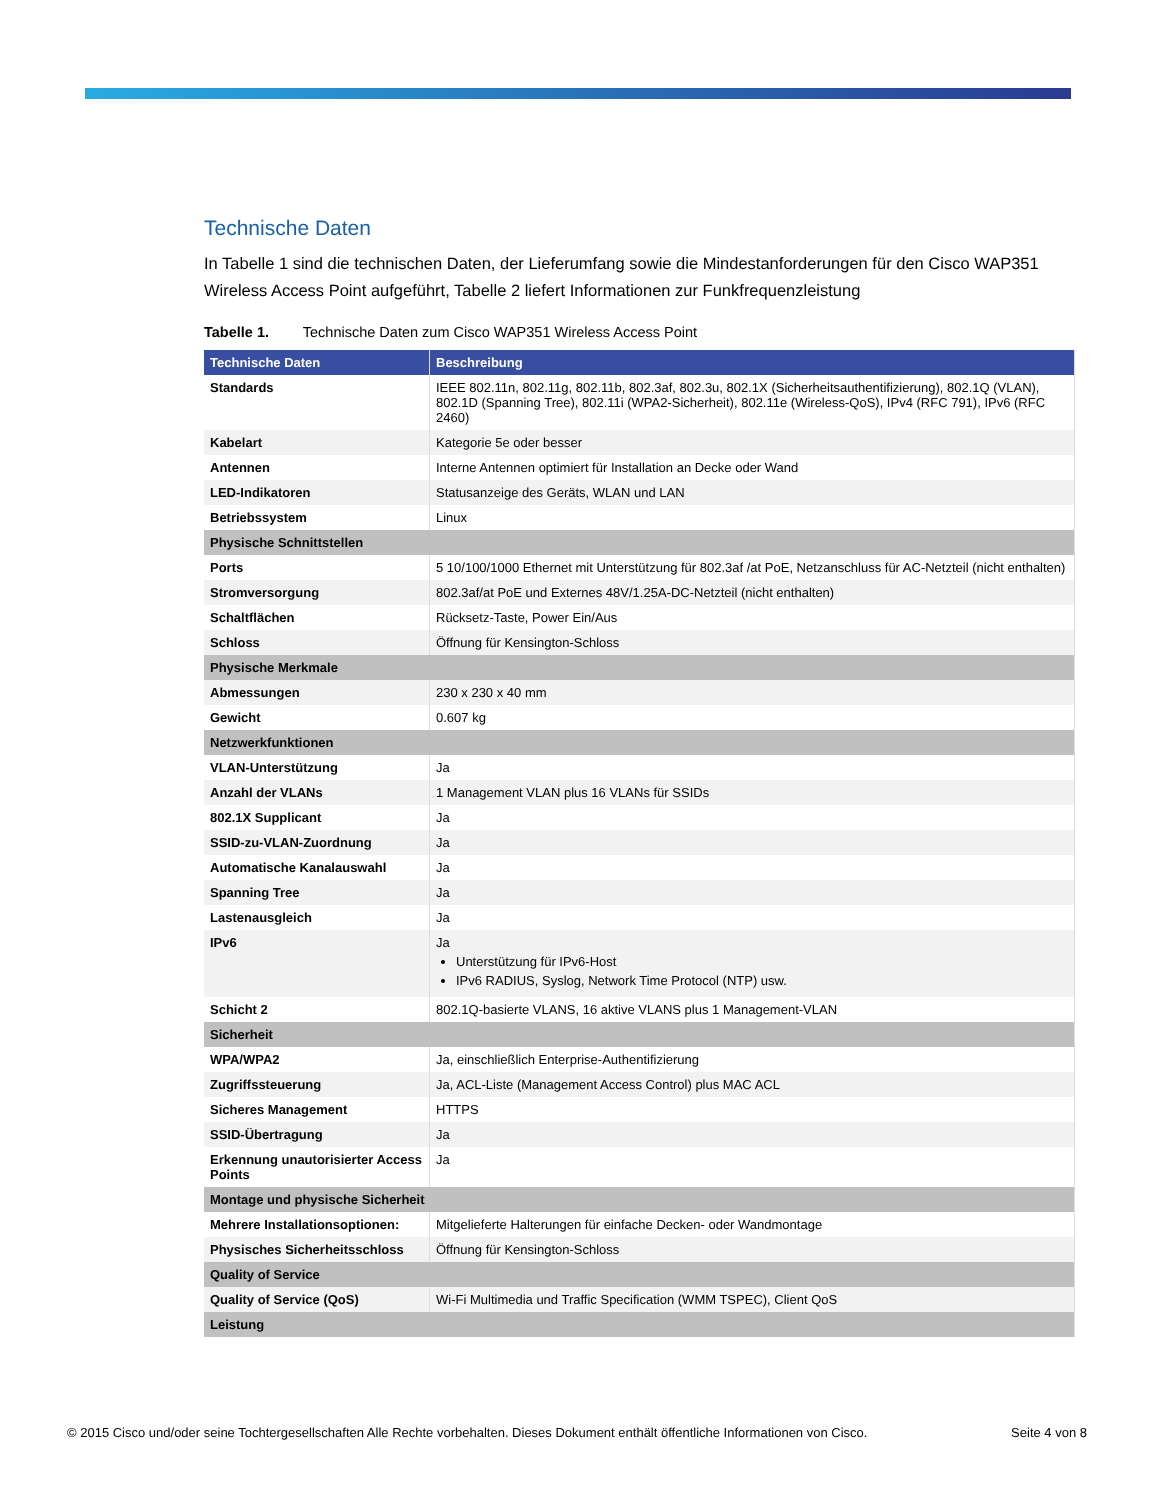Technische Daten
In Tabelle 1 sind die technischen Daten, der Lieferumfang sowie die Mindestanforderungen für den Cisco WAP351 Wireless Access Point aufgeführt, Tabelle 2 liefert Informationen zur Funkfrequenzleistung
Tabelle 1. Technische Daten zum Cisco WAP351 Wireless Access Point
| Technische Daten | Beschreibung |
| --- | --- |
| Standards | IEEE 802.11n, 802.11g, 802.11b, 802.3af, 802.3u, 802.1X (Sicherheitsauthentifizierung), 802.1Q (VLAN), 802.1D (Spanning Tree), 802.11i (WPA2-Sicherheit), 802.11e (Wireless-QoS), IPv4 (RFC 791), IPv6 (RFC 2460) |
| Kabelart | Kategorie 5e oder besser |
| Antennen | Interne Antennen optimiert für Installation an Decke oder Wand |
| LED-Indikatoren | Statusanzeige des Geräts, WLAN und LAN |
| Betriebssystem | Linux |
| Physische Schnittstellen | |
| Ports | 5 10/100/1000 Ethernet mit Unterstützung für 802.3af /at PoE, Netzanschluss für AC-Netzteil (nicht enthalten) |
| Stromversorgung | 802.3af/at PoE und Externes 48V/1.25A-DC-Netzteil (nicht enthalten) |
| Schaltflächen | Rücksetz-Taste, Power Ein/Aus |
| Schloss | Öffnung für Kensington-Schloss |
| Physische Merkmale | |
| Abmessungen | 230 x 230 x 40 mm |
| Gewicht | 0.607 kg |
| Netzwerkfunktionen | |
| VLAN-Unterstützung | Ja |
| Anzahl der VLANs | 1 Management VLAN plus 16 VLANs für SSIDs |
| 802.1X Supplicant | Ja |
| SSID-zu-VLAN-Zuordnung | Ja |
| Automatische Kanalauswahl | Ja |
| Spanning Tree | Ja |
| Lastenausgleich | Ja |
| IPv6 | Ja Unterstützung für IPv6-Host IPv6 RADIUS, Syslog, Network Time Protocol (NTP) usw. |
| Schicht 2 | 802.1Q-basierte VLANS, 16 aktive VLANS plus 1 Management-VLAN |
| Sicherheit | |
| WPA/WPA2 | Ja, einschließlich Enterprise-Authentifizierung |
| Zugriffssteuerung | Ja, ACL-Liste (Management Access Control) plus MAC ACL |
| Sicheres Management | HTTPS |
| SSID-Übertragung | Ja |
| Erkennung unautorisierter Access Points | Ja |
| Montage und physische Sicherheit | |
| Mehrere Installationsoptionen: | Mitgelieferte Halterungen für einfache Decken- oder Wandmontage |
| Physisches Sicherheitsschloss | Öffnung für Kensington-Schloss |
| Quality of Service | |
| Quality of Service (QoS) | Wi-Fi Multimedia und Traffic Specification (WMM TSPEC), Client QoS |
| Leistung | |
© 2015 Cisco und/oder seine Tochtergesellschaften Alle Rechte vorbehalten. Dieses Dokument enthält öffentliche Informationen von Cisco. Seite 4 von 8